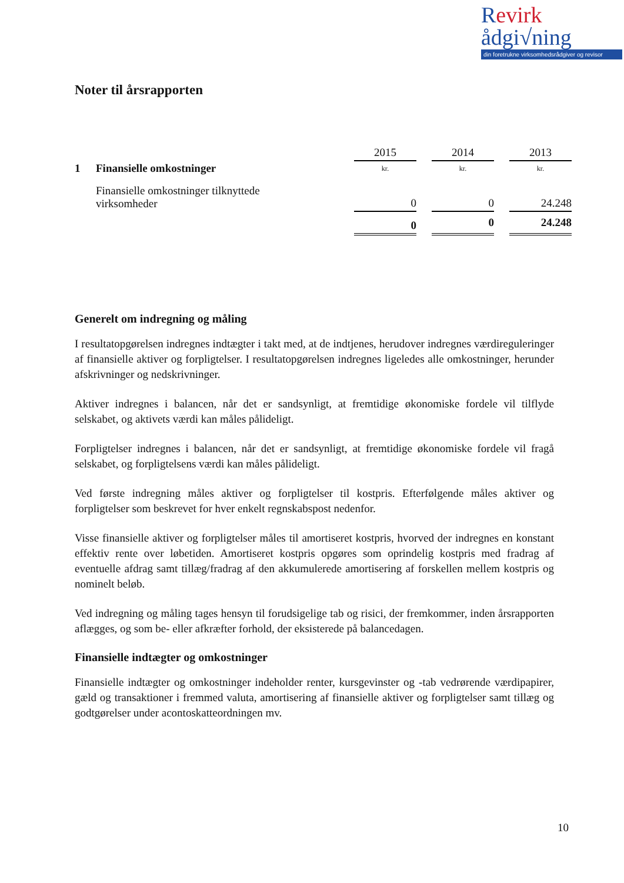Revirk
ådgi√ning
din foretrukne virksomhedsrådgiver og revisor
Noter til årsrapporten
| | | 2015 | | 2014 | | 2013 |
| 1 | Finansielle omkostninger | kr. | | kr. | | kr. |
| | Finansielle omkostninger tilknyttede virksomheder | 0 | | 0 | | 24.248 |
| | | 0 | | 0 | | 24.248 |
Generelt om indregning og måling
I resultatopgørelsen indregnes indtægter i takt med, at de indtjenes, herudover indregnes vær­direguleringer af finansielle aktiver og forpligtelser. I resultatopgørelsen indregnes ligeledes alle omkostninger, herunder afskrivninger og nedskrivninger.
Aktiver indregnes i balancen, når det er sandsynligt, at fremtidige økonomiske fordele vil til­flyde selskabet, og aktivets værdi kan måles pålideligt.
Forpligtelser indregnes i balancen, når det er sandsynligt, at fremtidige økonomiske fordele vil fragå selskabet, og forpligtelsens værdi kan måles pålideligt.
Ved første indregning måles aktiver og forpligtelser til kostpris. Efterfølgende måles aktiver og forpligtelser som beskrevet for hver enkelt regnskabspost nedenfor.
Visse finansielle aktiver og forpligtelser måles til amortiseret kostpris, hvorved der indregnes en konstant effektiv rente over løbetiden. Amortiseret kostpris opgøres som oprindelig kost­pris med fradrag af eventuelle afdrag samt tillæg/fradrag af den akkumulerede amortisering af forskellen mellem kostpris og nominelt beløb.
Ved indregning og måling tages hensyn til forudsigelige tab og risici, der fremkommer, inden årsrapporten aflægges, og som be- eller afkræfter forhold, der eksisterede på balancedagen.
Finansielle indtægter og omkostninger
Finansielle indtægter og omkostninger indeholder renter, kursgevinster og -tab vedrørende værdipapirer, gæld og transaktioner i fremmed valuta, amortisering af finansielle aktiver og forpligtelser samt tillæg og godtgørelser under acontoskatteordningen mv.
10